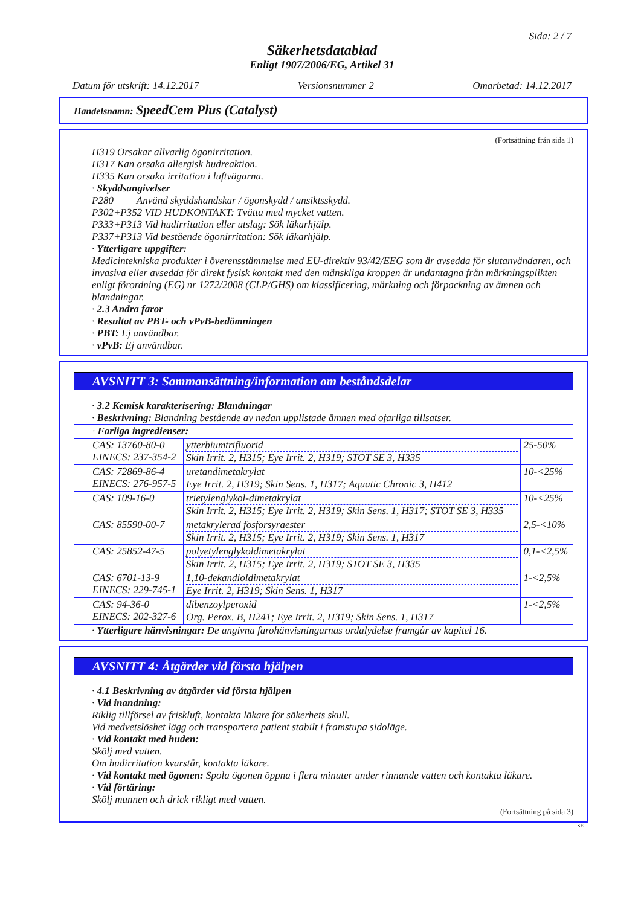Sida: 2 / 7
Säkerhetsdatablad
Enligt 1907/2006/EG, Artikel 31
Datum för utskrift: 14.12.2017 Versionsnummer 2 Omarbetad: 14.12.2017
Handelsnamn: SpeedCem Plus (Catalyst)
(Fortsättning från sida 1)
H319 Orsakar allvarlig ögonirritation.
H317 Kan orsaka allergisk hudreaktion.
H335 Kan orsaka irritation i luftvägarna.
· Skyddsangivelser
P280 Använd skyddshandskar / ögonskydd / ansiktsskydd.
P302+P352 VID HUDKONTAKT: Tvätta med mycket vatten.
P333+P313 Vid hudirritation eller utslag: Sök läkarhjälp.
P337+P313 Vid bestående ögonirritation: Sök läkarhjälp.
· Ytterligare uppgifter:
Medicintekniska produkter i överensstämmelse med EU-direktiv 93/42/EEG som är avsedda för slutanvändaren, och invasiva eller avsedda för direkt fysisk kontakt med den mänskliga kroppen är undantagna från märkningsplikten enligt förordning (EG) nr 1272/2008 (CLP/GHS) om klassificering, märkning och förpackning av ämnen och blandningar.
· 2.3 Andra faror
· Resultat av PBT- och vPvB-bedömningen
· PBT: Ej användbar.
· vPvB: Ej användbar.
AVSNITT 3: Sammansättning/information om beståndsdelar
· 3.2 Kemisk karakterisering: Blandningar
· Beskrivning: Blandning bestående av nedan upplistade ämnen med ofarliga tillsatser.
| · Farliga ingredienser: | | |
| CAS: 13760-80-0 EINECS: 237-354-2 | ytterbiumtrifluorid Skin Irrit. 2, H315; Eye Irrit. 2, H319; STOT SE 3, H335 | 25-50% |
| CAS: 72869-86-4 EINECS: 276-957-5 | uretandimetakrylat Eye Irrit. 2, H319; Skin Sens. 1, H317; Aquatic Chronic 3, H412 | 10-<25% |
| CAS: 109-16-0 | trietylenglykol-dimetakrylat Skin Irrit. 2, H315; Eye Irrit. 2, H319; Skin Sens. 1, H317; STOT SE 3, H335 | 10-<25% |
| CAS: 85590-00-7 | metakrylerad fosforsyraester Skin Irrit. 2, H315; Eye Irrit. 2, H319; Skin Sens. 1, H317 | 2,5-<10% |
| CAS: 25852-47-5 | polyetylenglykoldimetakrylat Skin Irrit. 2, H315; Eye Irrit. 2, H319; STOT SE 3, H335 | 0,1-<2,5% |
| CAS: 6701-13-9 EINECS: 229-745-1 | 1,10-dekandioldimetakrylat Eye Irrit. 2, H319; Skin Sens. 1, H317 | 1-<2,5% |
| CAS: 94-36-0 EINECS: 202-327-6 | dibenzoylperoxid Org. Perox. B, H241; Eye Irrit. 2, H319; Skin Sens. 1, H317 | 1-<2,5% |
· Ytterligare hänvisningar: De angivna farohänvisningarnas ordalydelse framgår av kapitel 16.
AVSNITT 4: Åtgärder vid första hjälpen
· 4.1 Beskrivning av åtgärder vid första hjälpen
· Vid inandning:
Riklig tillförsel av friskluft, kontakta läkare för säkerhets skull.
Vid medvetslöshet lägg och transportera patient stabilt i framstupa sidoläge.
· Vid kontakt med huden:
Skölj med vatten.
Om hudirritation kvarstår, kontakta läkare.
· Vid kontakt med ögonen: Spola ögonen öppna i flera minuter under rinnande vatten och kontakta läkare.
· Vid förtäring:
Skölj munnen och drick rikligt med vatten.
(Fortsättning på sida 3)
SE